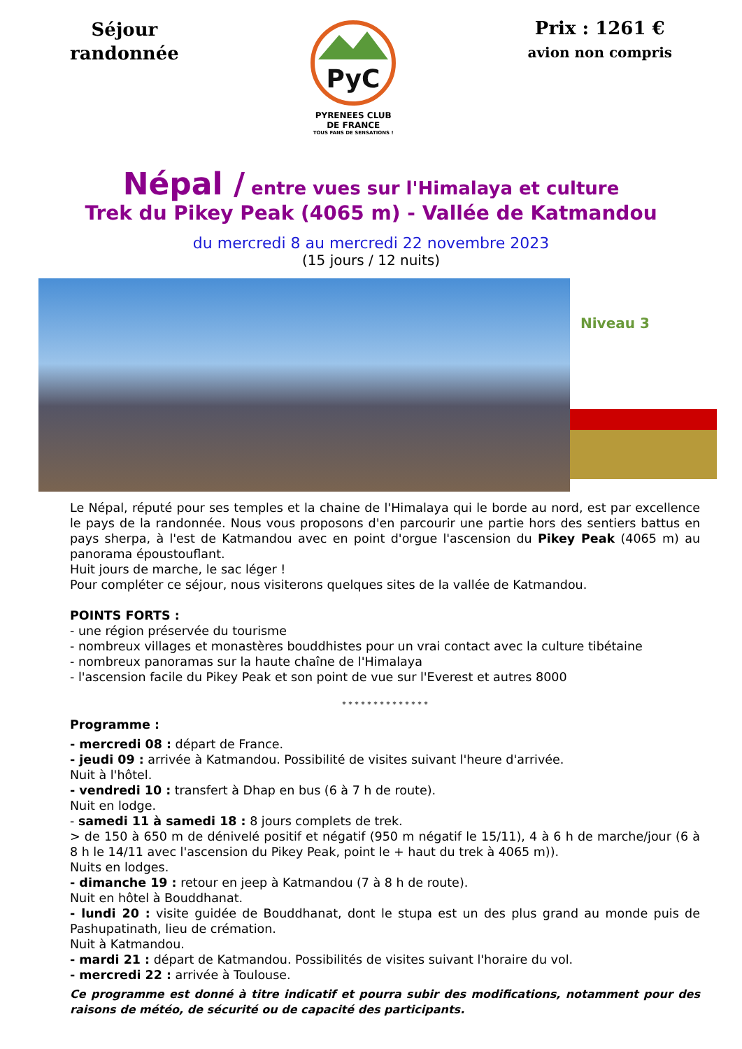Séjour
randonnée
PyC
PYRENEES CLUB
DE FRANCE
TOUS FANS DE SENSATIONS !
Prix : 1261 €
avion non compris
Népal / entre vues sur l'Himalaya et culture
Trek du Pikey Peak (4065 m) - Vallée de Katmandou
du mercredi 8 au mercredi 22 novembre 2023
(15 jours / 12 nuits)
Niveau 3
Le Népal, réputé pour ses temples et la chaine de l'Himalaya qui le borde au nord, est par excellence le pays de la randonnée. Nous vous proposons d'en parcourir une partie hors des sentiers battus en pays sherpa, à l'est de Katmandou avec en point d'orgue l'ascension du Pikey Peak (4065 m) au panorama époustouflant.
Huit jours de marche, le sac léger !
Pour compléter ce séjour, nous visiterons quelques sites de la vallée de Katmandou.
POINTS FORTS :
- une région préservée du tourisme
- nombreux villages et monastères bouddhistes pour un vrai contact avec la culture tibétaine
- nombreux panoramas sur la haute chaîne de l'Himalaya
- l'ascension facile du Pikey Peak et son point de vue sur l'Everest et autres 8000
* * * * * * * * * * * * * *
Programme :
- mercredi 08 : départ de France.
- jeudi 09 : arrivée à Katmandou. Possibilité de visites suivant l'heure d'arrivée.
Nuit à l'hôtel.
- vendredi 10 : transfert à Dhap en bus (6 à 7 h de route).
Nuit en lodge.
- samedi 11 à samedi 18 : 8 jours complets de trek.
> de 150 à 650 m de dénivelé positif et négatif (950 m négatif le 15/11), 4 à 6 h de marche/jour (6 à 8 h le 14/11 avec l'ascension du Pikey Peak, point le + haut du trek à 4065 m)).
Nuits en lodges.
- dimanche 19 : retour en jeep à Katmandou (7 à 8 h de route).
Nuit en hôtel à Bouddhanat.
- lundi 20 : visite guidée de Bouddhanat, dont le stupa est un des plus grand au monde puis de Pashupatinath, lieu de crémation.
Nuit à Katmandou.
- mardi 21 : départ de Katmandou. Possibilités de visites suivant l'horaire du vol.
- mercredi 22 : arrivée à Toulouse.
Ce programme est donné à titre indicatif et pourra subir des modifications, notamment pour des raisons de météo, de sécurité ou de capacité des participants.